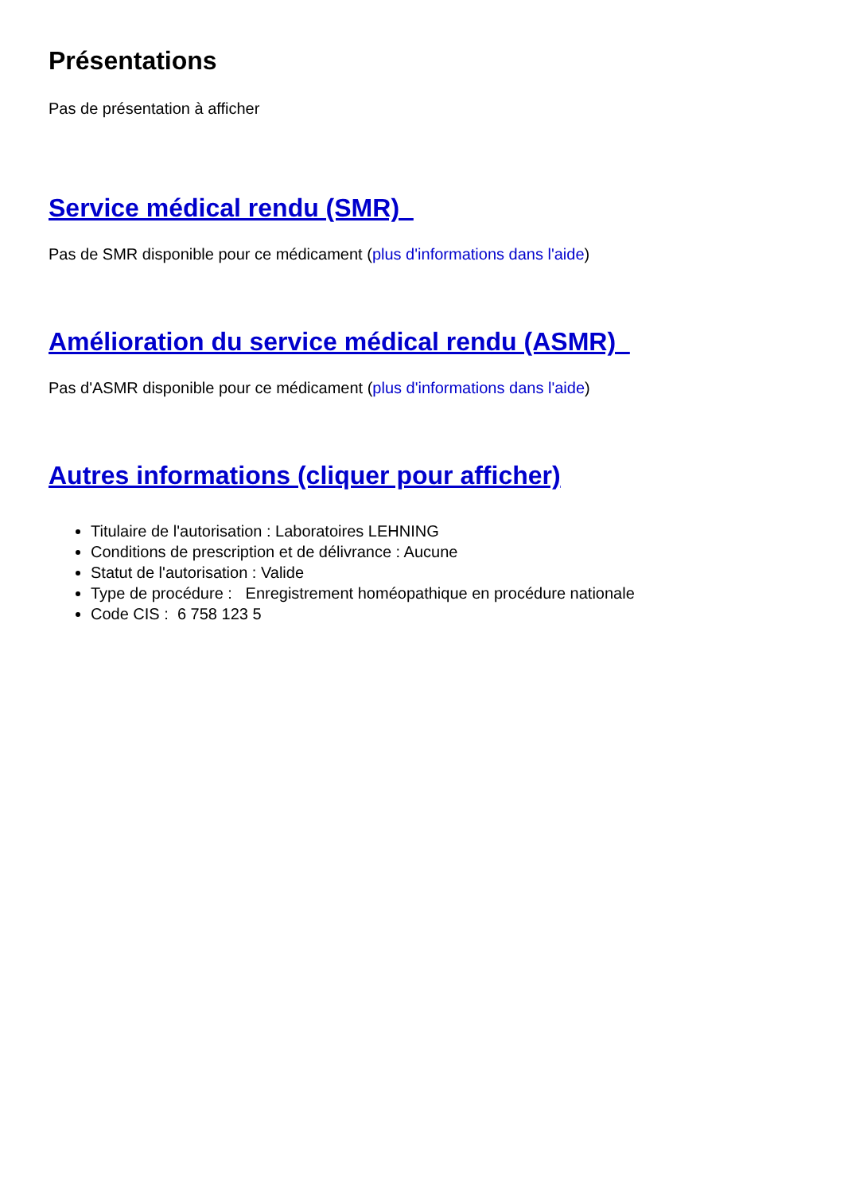Présentations
Pas de présentation à afficher
Service médical rendu (SMR)
Pas de SMR disponible pour ce médicament (plus d'informations dans l'aide)
Amélioration du service médical rendu (ASMR)
Pas d'ASMR disponible pour ce médicament (plus d'informations dans l'aide)
Autres informations (cliquer pour afficher)
Titulaire de l'autorisation : Laboratoires LEHNING
Conditions de prescription et de délivrance : Aucune
Statut de l'autorisation : Valide
Type de procédure : Enregistrement homéopathique en procédure nationale
Code CIS : 6 758 123 5